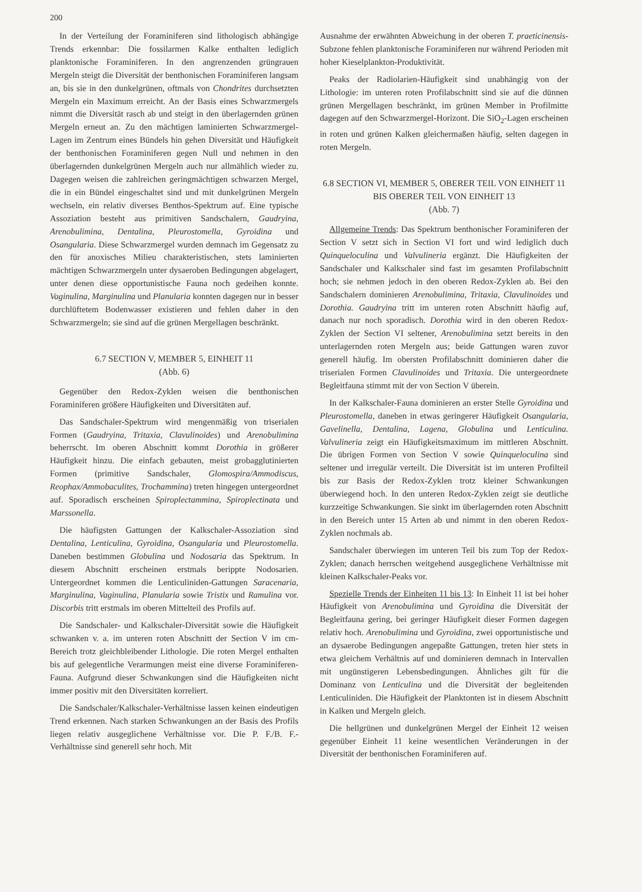200
In der Verteilung der Foraminiferen sind lithologisch abhängige Trends erkennbar: Die fossilarmen Kalke enthalten lediglich planktonische Foraminiferen. In den angrenzenden grüngrauen Mergeln steigt die Diversität der benthonischen Foraminiferen langsam an, bis sie in den dunkelgrünen, oftmals von Chondrites durchsetzten Mergeln ein Maximum erreicht. An der Basis eines Schwarzmergels nimmt die Diversität rasch ab und steigt in den überlagernden grünen Mergeln erneut an. Zu den mächtigen laminierten Schwarzmergel-Lagen im Zentrum eines Bündels hin gehen Diversität und Häufigkeit der benthonischen Foraminiferen gegen Null und nehmen in den überlagernden dunkelgrünen Mergeln auch nur allmählich wieder zu. Dagegen weisen die zahlreichen geringmächtigen schwarzen Mergel, die in ein Bündel eingeschaltet sind und mit dunkelgrünen Mergeln wechseln, ein relativ diverses Benthos-Spektrum auf. Eine typische Assoziation besteht aus primitiven Sandschalern, Gaudryina, Arenobulimina, Dentalina, Pleurostomella, Gyroidina und Osangularia. Diese Schwarzmergel wurden demnach im Gegensatz zu den für anoxisches Milieu charakteristischen, stets laminierten mächtigen Schwarzmergeln unter dysaeroben Bedingungen abgelagert, unter denen diese opportunistische Fauna noch gedeihen konnte. Vaginulina, Marginulina und Planularia konnten dagegen nur in besser durchlüftetem Bodenwasser existieren und fehlen daher in den Schwarzmergeln; sie sind auf die grünen Mergellagen beschränkt.
6.7 SECTION V, MEMBER 5, EINHEIT 11
(Abb. 6)
Gegenüber den Redox-Zyklen weisen die benthonischen Foraminiferen größere Häufigkeiten und Diversitäten auf.
Das Sandschaler-Spektrum wird mengenmäßig von triserialen Formen (Gaudryina, Tritaxia, Clavulinoides) und Arenobulimina beherrscht. Im oberen Abschnitt kommt Dorothia in größerer Häufigkeit hinzu. Die einfach gebauten, meist grobagglutinierten Formen (primitive Sandschaler, Glomospira/Ammodiscus, Reophax/Ammobaculites, Trochammina) treten hingegen untergeordnet auf. Sporadisch erscheinen Spiroplectammina, Spiroplectinata und Marssonella.
Die häufigsten Gattungen der Kalkschaler-Assoziation sind Dentalina, Lenticulina, Gyroidina, Osangularia und Pleurostomella. Daneben bestimmen Globulina und Nodosaria das Spektrum. In diesem Abschnitt erscheinen erstmals berippte Nodosarien. Untergeordnet kommen die Lenticuliniden-Gattungen Saracenaria, Marginulina, Vaginulina, Planularia sowie Tristix und Ramulina vor. Discorbis tritt erstmals im oberen Mittelteil des Profils auf.
Die Sandschaler- und Kalkschaler-Diversität sowie die Häufigkeit schwanken v. a. im unteren roten Abschnitt der Section V im cm-Bereich trotz gleichbleibender Lithologie. Die roten Mergel enthalten bis auf gelegentliche Verarmungen meist eine diverse Foraminiferen-Fauna. Aufgrund dieser Schwankungen sind die Häufigkeiten nicht immer positiv mit den Diversitäten korreliert.
Die Sandschaler/Kalkschaler-Verhältnisse lassen keinen eindeutigen Trend erkennen. Nach starken Schwankungen an der Basis des Profils liegen relativ ausgeglichene Verhältnisse vor. Die P. F./B. F.-Verhältnisse sind generell sehr hoch. Mit
Ausnahme der erwähnten Abweichung in der oberen T. praeticinensis-Subzone fehlen planktonische Foraminiferen nur während Perioden mit hoher Kieselplankton-Produktivität.
Peaks der Radiolarien-Häufigkeit sind unabhängig von der Lithologie: im unteren roten Profilabschnitt sind sie auf die dünnen grünen Mergellagen beschränkt, im grünen Member in Profilmitte dagegen auf den Schwarzmergel-Horizont. Die SiO<sub>2</sub>-Lagen erscheinen in roten und grünen Kalken gleichermaßen häufig, selten dagegen in roten Mergeln.
6.8 SECTION VI, MEMBER 5, OBERER TEIL VON EINHEIT 11 BIS OBERER TEIL VON EINHEIT 13
(Abb. 7)
Allgemeine Trends: Das Spektrum benthonischer Foraminiferen der Section V setzt sich in Section VI fort und wird lediglich duch Quinqueloculina und Valvulineria ergänzt. Die Häufigkeiten der Sandschaler und Kalkschaler sind fast im gesamten Profilabschnitt hoch; sie nehmen jedoch in den oberen Redox-Zyklen ab. Bei den Sandschalern dominieren Arenobulimina, Tritaxia, Clavulinoides und Dorothia. Gaudryina tritt im unteren roten Abschnitt häufig auf, danach nur noch sporadisch. Dorothia wird in den oberen Redox-Zyklen der Section VI seltener, Arenobulimina setzt bereits in den unterlagernden roten Mergeln aus; beide Gattungen waren zuvor generell häufig. Im obersten Profilabschnitt dominieren daher die triserialen Formen Clavulinoides und Tritaxia. Die untergeordnete Begleitfauna stimmt mit der von Section V überein.
In der Kalkschaler-Fauna dominieren an erster Stelle Gyroidina und Pleurostomella, daneben in etwas geringerer Häufigkeit Osangularia, Gavelinella, Dentalina, Lagena, Globulina und Lenticulina. Valvulineria zeigt ein Häufigkeitsmaximum im mittleren Abschnitt. Die übrigen Formen von Section V sowie Quinqueloculina sind seltener und irregulär verteilt. Die Diversität ist im unteren Profilteil bis zur Basis der Redox-Zyklen trotz kleiner Schwankungen überwiegend hoch. In den unteren Redox-Zyklen zeigt sie deutliche kurzzeitige Schwankungen. Sie sinkt im überlagernden roten Abschnitt in den Bereich unter 15 Arten ab und nimmt in den oberen Redox-Zyklen nochmals ab.
Sandschaler überwiegen im unteren Teil bis zum Top der Redox-Zyklen; danach herrschen weitgehend ausgeglichene Verhältnisse mit kleinen Kalkschaler-Peaks vor.
Spezielle Trends der Einheiten 11 bis 13: In Einheit 11 ist bei hoher Häufigkeit von Arenobulimina und Gyroidina die Diversität der Begleitfauna gering, bei geringer Häufigkeit dieser Formen dagegen relativ hoch. Arenobulimina und Gyroidina, zwei opportunistische und an dysaerobe Bedingungen angepaßte Gattungen, treten hier stets in etwa gleichem Verhältnis auf und dominieren demnach in Intervallen mit ungünstigeren Lebensbedingungen. Ähnliches gilt für die Dominanz von Lenticulina und die Diversität der begleitenden Lenticuliniden. Die Häufigkeit der Planktonten ist in diesem Abschnitt in Kalken und Mergeln gleich.
Die hellgrünen und dunkelgrünen Mergel der Einheit 12 weisen gegenüber Einheit 11 keine wesentlichen Veränderungen in der Diversität der benthonischen Foraminiferen auf.